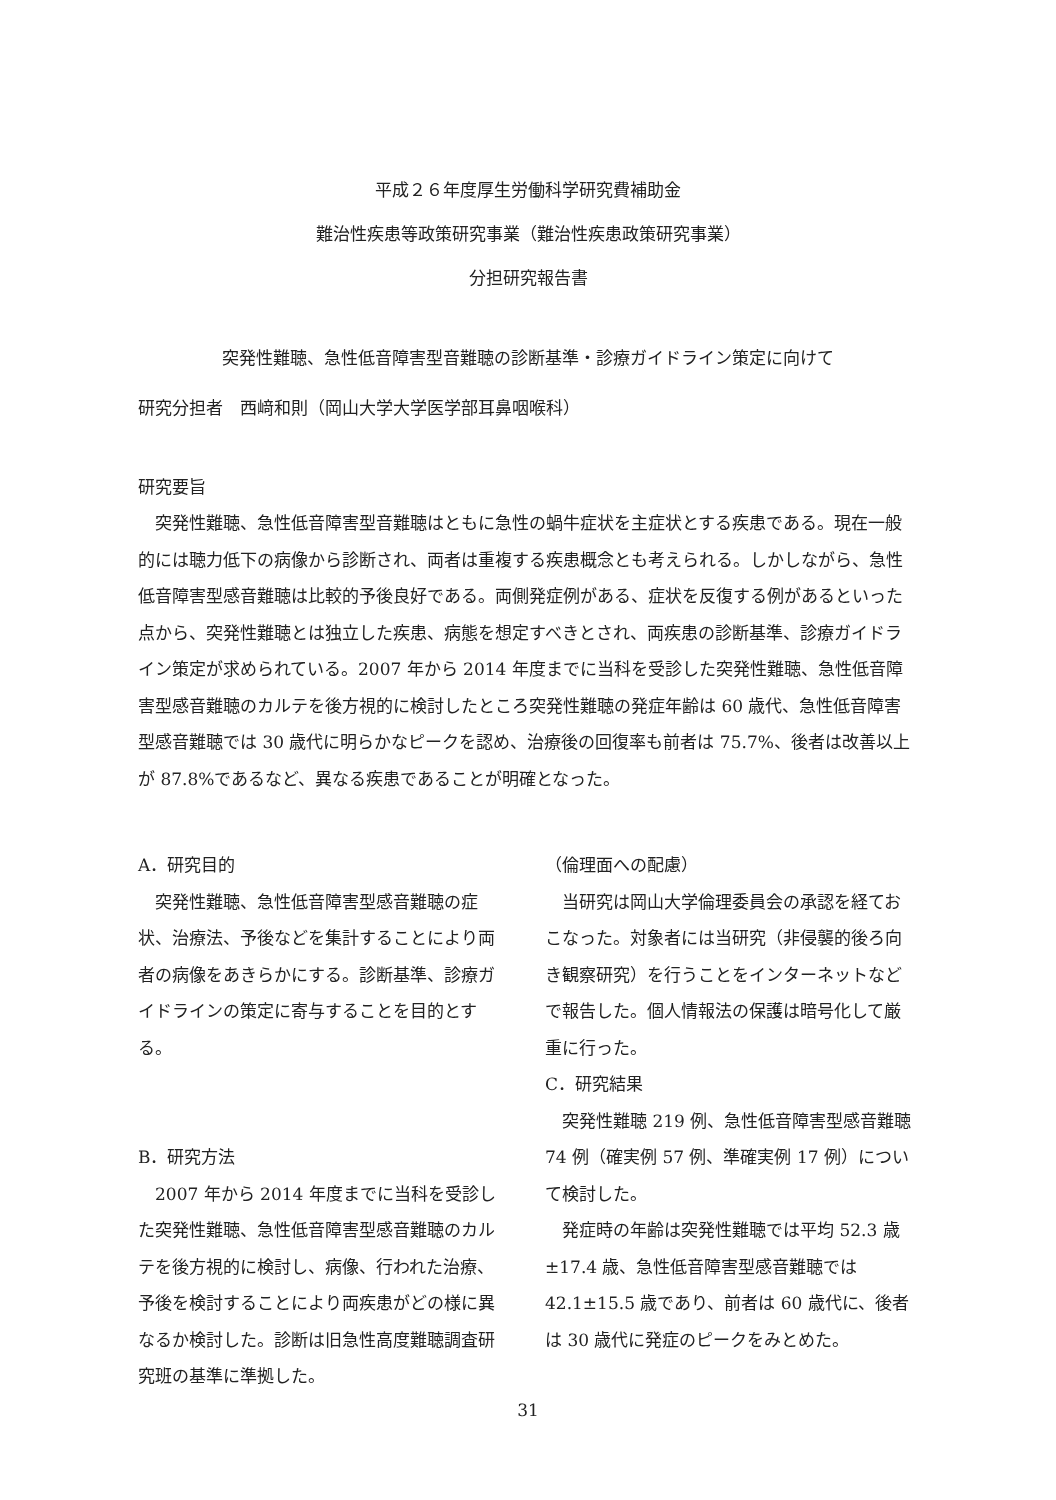平成２６年度厚生労働科学研究費補助金
難治性疾患等政策研究事業（難治性疾患政策研究事業）
分担研究報告書
突発性難聴、急性低音障害型音難聴の診断基準・診療ガイドライン策定に向けて
研究分担者　西﨑和則（岡山大学大学医学部耳鼻咽喉科）
研究要旨
　突発性難聴、急性低音障害型音難聴はともに急性の蝸牛症状を主症状とする疾患である。現在一般的には聴力低下の病像から診断され、両者は重複する疾患概念とも考えられる。しかしながら、急性低音障害型感音難聴は比較的予後良好である。両側発症例がある、症状を反復する例があるといった点から、突発性難聴とは独立した疾患、病態を想定すべきとされ、両疾患の診断基準、診療ガイドライン策定が求められている。2007 年から 2014 年度までに当科を受診した突発性難聴、急性低音障害型感音難聴のカルテを後方視的に検討したところ突発性難聴の発症年齢は 60 歳代、急性低音障害型感音難聴では 30 歳代に明らかなピークを認め、治療後の回復率も前者は 75.7%、後者は改善以上が 87.8%であるなど、異なる疾患であることが明確となった。
A．研究目的
　突発性難聴、急性低音障害型感音難聴の症状、治療法、予後などを集計することにより両者の病像をあきらかにする。診断基準、診療ガイドラインの策定に寄与することを目的とする。
B．研究方法
　2007 年から 2014 年度までに当科を受診した突発性難聴、急性低音障害型感音難聴のカルテを後方視的に検討し、病像、行われた治療、予後を検討することにより両疾患がどの様に異なるか検討した。診断は旧急性高度難聴調査研究班の基準に準拠した。
（倫理面への配慮）
　当研究は岡山大学倫理委員会の承認を経ておこなった。対象者には当研究（非侵襲的後ろ向き観察研究）を行うことをインターネットなどで報告した。個人情報法の保護は暗号化して厳重に行った。
C．研究結果
　突発性難聴 219 例、急性低音障害型感音難聴 74 例（確実例 57 例、準確実例 17 例）について検討した。
　発症時の年齢は突発性難聴では平均 52.3 歳±17.4 歳、急性低音障害型感音難聴では 42.1±15.5 歳であり、前者は 60 歳代に、後者は 30 歳代に発症のピークをみとめた。
31